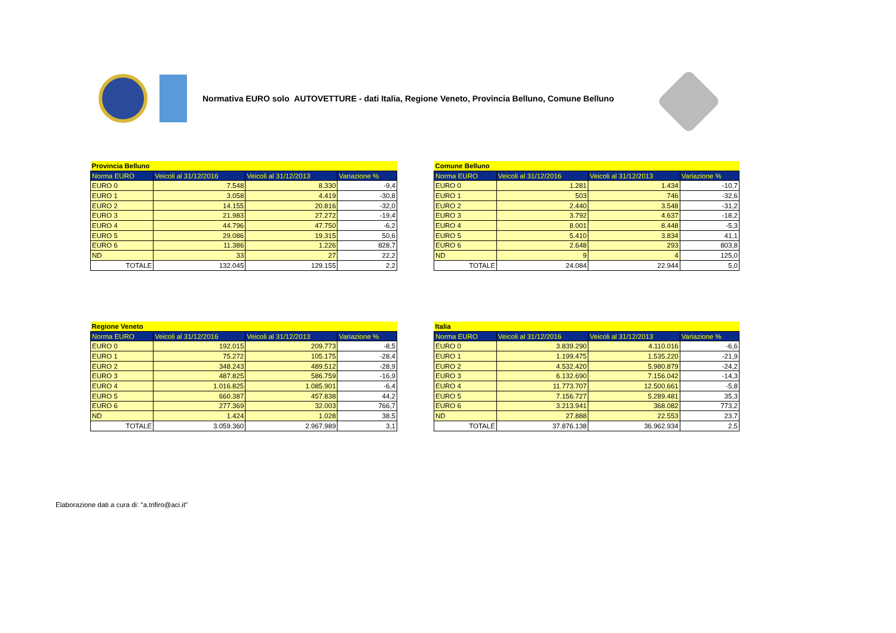Normativa EURO solo AUTOVETTURE - dati Italia, Regione Veneto, Provincia Belluno, Comune Belluno
| Provincia Belluno | | | |
| Norma EURO | Veicoli al 31/12/2016 | Veicoli al 31/12/2013 | Variazione % |
| EURO 0 | 7.548 | 8.330 | -9,4 |
| EURO 1 | 3.058 | 4.419 | -30,8 |
| EURO 2 | 14.155 | 20.816 | -32,0 |
| EURO 3 | 21.983 | 27.272 | -19,4 |
| EURO 4 | 44.796 | 47.750 | -6,2 |
| EURO 5 | 29.086 | 19.315 | 50,6 |
| EURO 6 | 11.386 | 1.226 | 828,7 |
| ND | 33 | 27 | 22,2 |
| TOTALE | 132.045 | 129.155 | 2,2 |
| Comune Belluno | | | |
| Norma EURO | Veicoli al 31/12/2016 | Veicoli al 31/12/2013 | Variazione % |
| EURO 0 | 1.281 | 1.434 | -10,7 |
| EURO 1 | 503 | 746 | -32,6 |
| EURO 2 | 2.440 | 3.548 | -31,2 |
| EURO 3 | 3.792 | 4.637 | -18,2 |
| EURO 4 | 8.001 | 8.448 | -5,3 |
| EURO 5 | 5.410 | 3.834 | 41,1 |
| EURO 6 | 2.648 | 293 | 803,8 |
| ND | 9 | 4 | 125,0 |
| TOTALE | 24.084 | 22.944 | 5,0 |
| Regione Veneto | | | |
| Norma EURO | Veicoli al 31/12/2016 | Veicoli al 31/12/2013 | Variazione % |
| EURO 0 | 192.015 | 209.773 | -8,5 |
| EURO 1 | 75.272 | 105.175 | -28,4 |
| EURO 2 | 348.243 | 489.512 | -28,9 |
| EURO 3 | 487.825 | 586.759 | -16,9 |
| EURO 4 | 1.016.825 | 1.085.901 | -6,4 |
| EURO 5 | 660.387 | 457.838 | 44,2 |
| EURO 6 | 277.369 | 32.003 | 766,7 |
| ND | 1.424 | 1.028 | 38,5 |
| TOTALE | 3.059.360 | 2.967.989 | 3,1 |
| Italia | | | |
| Norma EURO | Veicoli al 31/12/2016 | Veicoli al 31/12/2013 | Variazione % |
| EURO 0 | 3.839.290 | 4.110.016 | -6,6 |
| EURO 1 | 1.199.475 | 1.535.220 | -21,9 |
| EURO 2 | 4.532.420 | 5.980.879 | -24,2 |
| EURO 3 | 6.132.690 | 7.156.042 | -14,3 |
| EURO 4 | 11.773.707 | 12.500.661 | -5,8 |
| EURO 5 | 7.156.727 | 5.289.481 | 35,3 |
| EURO 6 | 3.213.941 | 368.082 | 773,2 |
| ND | 27.888 | 22.553 | 23,7 |
| TOTALE | 37.876.138 | 36.962.934 | 2,5 |
Elaborazione dati a cura di: "a.trifiro@aci.it"